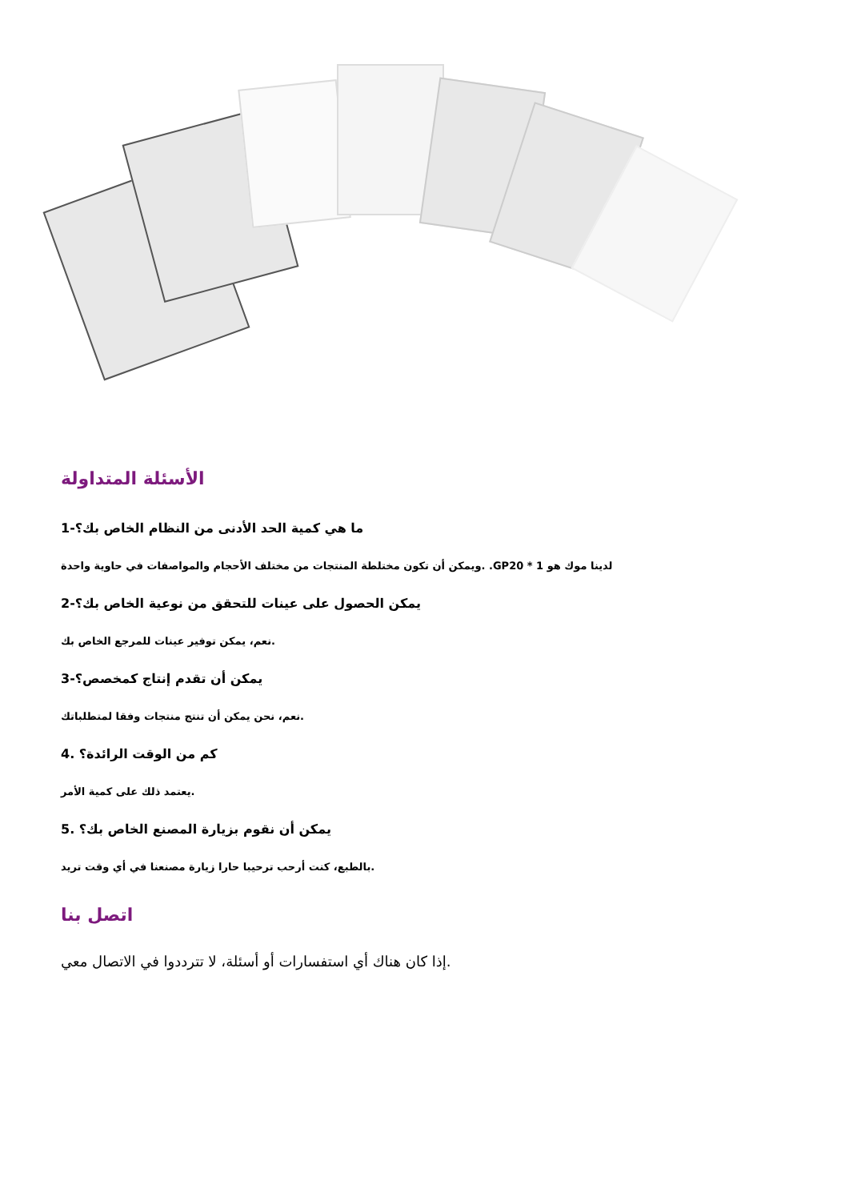الأسئلة المتداولة
1-ما هي كمية الحد الأدنى من النظام الخاص بك؟
ويمكن أن تكون مختلطة المنتجات من مختلف الأحجام والمواصفات في حاوية واحدة. .GPلدينا موك هو 1 * 20
2-يمكن الحصول على عينات للتحقق من نوعية الخاص بك؟
نعم، يمكن توفير عينات للمرجع الخاص بك.
3-يمكن أن تقدم إنتاج كمخصص؟
نعم، نحن يمكن أن تنتج منتجات وفقا لمتطلباتك.
4. كم من الوقت الرائدة؟
يعتمد ذلك على كمية الأمر.
5. يمكن أن نقوم بزيارة المصنع الخاص بك؟
بالطبع، كنت أرحب ترحيبا حارا زيارة مصنعنا في أي وقت تريد.
اتصل بنا
إذا كان هناك أي استفسارات أو أسئلة، لا تترددوا في الاتصال معي.